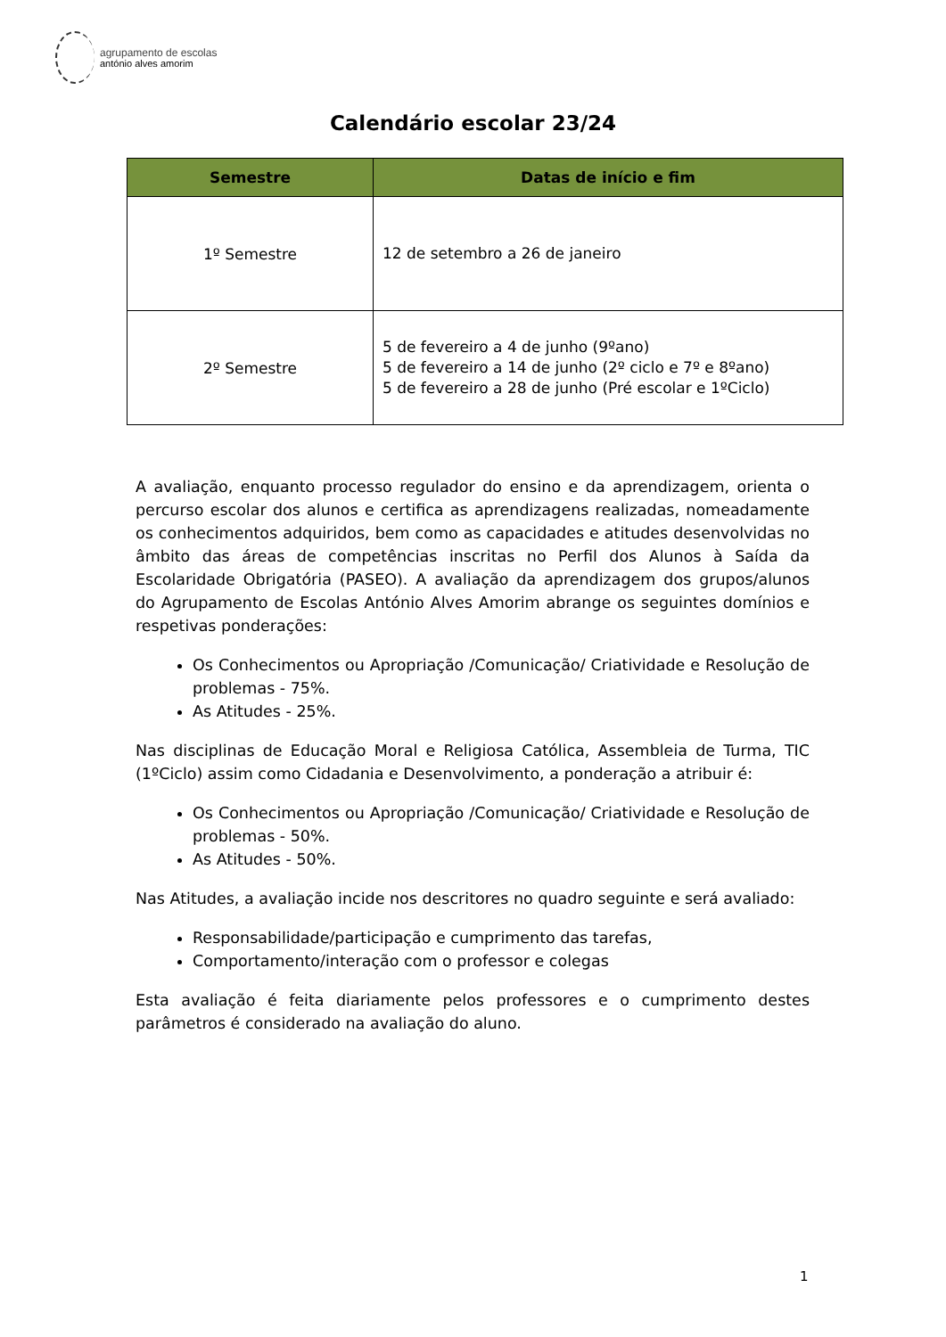agrupamento de escolas
antónio alves amorim
Calendário escolar 23/24
| Semestre | Datas de início e fim |
| --- | --- |
| 1º Semestre | 12 de setembro a 26 de janeiro |
| 2º Semestre | 5 de fevereiro a 4 de junho (9ºano) 5 de fevereiro a 14 de junho (2º ciclo e 7º e 8ºano) 5 de fevereiro a 28 de junho (Pré escolar e 1ºCiclo) |
A avaliação, enquanto processo regulador do ensino e da aprendizagem, orienta o percurso escolar dos alunos e certifica as aprendizagens realizadas, nomeadamente os conhecimentos adquiridos, bem como as capacidades e atitudes desenvolvidas no âmbito das áreas de competências inscritas no Perfil dos Alunos à Saída da Escolaridade Obrigatória (PASEO). A avaliação da aprendizagem dos grupos/alunos do Agrupamento de Escolas António Alves Amorim abrange os seguintes domínios e respetivas ponderações:
Os Conhecimentos ou Apropriação /Comunicação/ Criatividade e Resolução de problemas - 75%.
As Atitudes - 25%.
Nas disciplinas de Educação Moral e Religiosa Católica, Assembleia de Turma, TIC (1ºCiclo) assim como Cidadania e Desenvolvimento, a ponderação a atribuir é:
Os Conhecimentos ou Apropriação /Comunicação/ Criatividade e Resolução de problemas - 50%.
As Atitudes - 50%.
Nas Atitudes, a avaliação incide nos descritores no quadro seguinte e será avaliado:
Responsabilidade/participação e cumprimento das tarefas,
Comportamento/interação com o professor e colegas
Esta avaliação é feita diariamente pelos professores e o cumprimento destes parâmetros é considerado na avaliação do aluno.
1